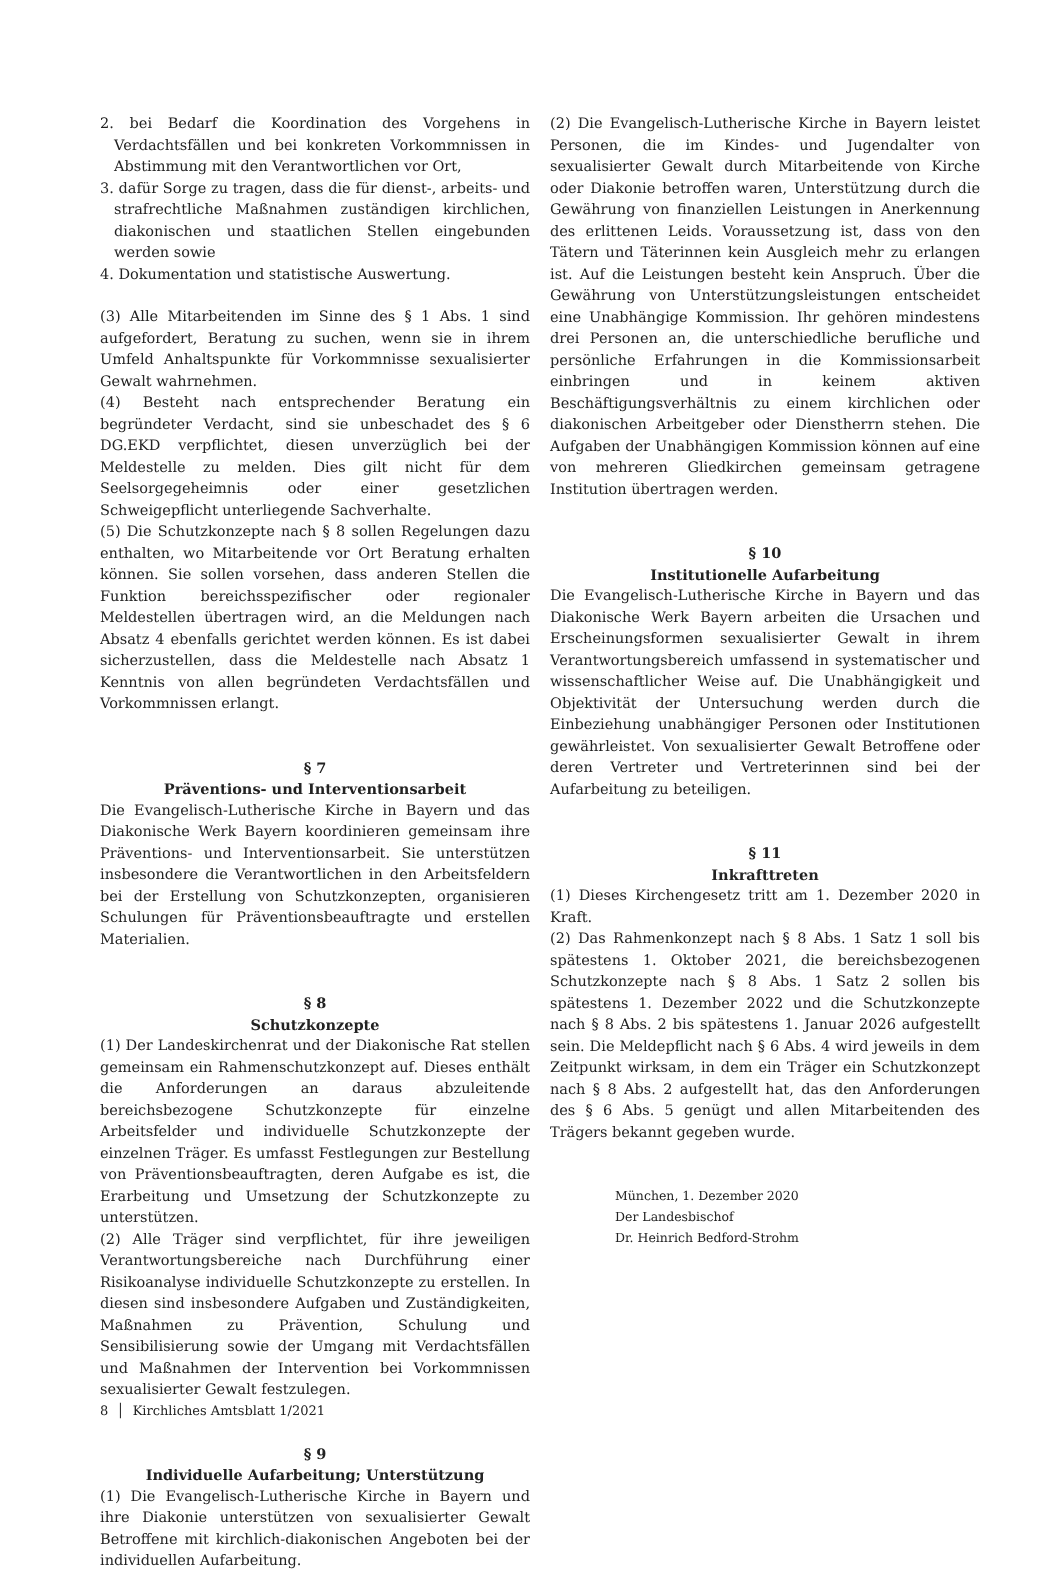2. bei Bedarf die Koordination des Vorgehens in Verdachtsfällen und bei konkreten Vorkommnissen in Abstimmung mit den Verantwortlichen vor Ort,
3. dafür Sorge zu tragen, dass die für dienst-, arbeits- und strafrechtliche Maßnahmen zuständigen kirchlichen, diakonischen und staatlichen Stellen eingebunden werden sowie
4. Dokumentation und statistische Auswertung.
(3) Alle Mitarbeitenden im Sinne des § 1 Abs. 1 sind aufgefordert, Beratung zu suchen, wenn sie in ihrem Umfeld Anhaltspunkte für Vorkommnisse sexualisierter Gewalt wahrnehmen.
(4) Besteht nach entsprechender Beratung ein begründeter Verdacht, sind sie unbeschadet des § 6 DG.EKD verpflichtet, diesen unverzüglich bei der Meldestelle zu melden. Dies gilt nicht für dem Seelsorgegeheimnis oder einer gesetzlichen Schweigepflicht unterliegende Sachverhalte.
(5) Die Schutzkonzepte nach § 8 sollen Regelungen dazu enthalten, wo Mitarbeitende vor Ort Beratung erhalten können. Sie sollen vorsehen, dass anderen Stellen die Funktion bereichsspezifischer oder regionaler Meldestellen übertragen wird, an die Meldungen nach Absatz 4 ebenfalls gerichtet werden können. Es ist dabei sicherzustellen, dass die Meldestelle nach Absatz 1 Kenntnis von allen begründeten Verdachtsfällen und Vorkommnissen erlangt.
§ 7
Präventions- und Interventionsarbeit
Die Evangelisch-Lutherische Kirche in Bayern und das Diakonische Werk Bayern koordinieren gemeinsam ihre Präventions- und Interventionsarbeit. Sie unterstützen insbesondere die Verantwortlichen in den Arbeitsfeldern bei der Erstellung von Schutzkonzepten, organisieren Schulungen für Präventionsbeauftragte und erstellen Materialien.
§ 8
Schutzkonzepte
(1) Der Landeskirchenrat und der Diakonische Rat stellen gemeinsam ein Rahmenschutzkonzept auf. Dieses enthält die Anforderungen an daraus abzuleitende bereichsbezogene Schutzkonzepte für einzelne Arbeitsfelder und individuelle Schutzkonzepte der einzelnen Träger. Es umfasst Festlegungen zur Bestellung von Präventionsbeauftragten, deren Aufgabe es ist, die Erarbeitung und Umsetzung der Schutzkonzepte zu unterstützen.
(2) Alle Träger sind verpflichtet, für ihre jeweiligen Verantwortungsbereiche nach Durchführung einer Risikoanalyse individuelle Schutzkonzepte zu erstellen. In diesen sind insbesondere Aufgaben und Zuständigkeiten, Maßnahmen zu Prävention, Schulung und Sensibilisierung sowie der Umgang mit Verdachtsfällen und Maßnahmen der Intervention bei Vorkommnissen sexualisierter Gewalt festzulegen.
§ 9
Individuelle Aufarbeitung; Unterstützung
(1) Die Evangelisch-Lutherische Kirche in Bayern und ihre Diakonie unterstützen von sexualisierter Gewalt Betroffene mit kirchlich-diakonischen Angeboten bei der individuellen Aufarbeitung.
(2) Die Evangelisch-Lutherische Kirche in Bayern leistet Personen, die im Kindes- und Jugendalter von sexualisierter Gewalt durch Mitarbeitende von Kirche oder Diakonie betroffen waren, Unterstützung durch die Gewährung von finanziellen Leistungen in Anerkennung des erlittenen Leids. Voraussetzung ist, dass von den Tätern und Täterinnen kein Ausgleich mehr zu erlangen ist. Auf die Leistungen besteht kein Anspruch. Über die Gewährung von Unterstützungsleistungen entscheidet eine Unabhängige Kommission. Ihr gehören mindestens drei Personen an, die unterschiedliche berufliche und persönliche Erfahrungen in die Kommissionsarbeit einbringen und in keinem aktiven Beschäftigungsverhältnis zu einem kirchlichen oder diakonischen Arbeitgeber oder Dienstherrn stehen. Die Aufgaben der Unabhängigen Kommission können auf eine von mehreren Gliedkirchen gemeinsam getragene Institution übertragen werden.
§ 10
Institutionelle Aufarbeitung
Die Evangelisch-Lutherische Kirche in Bayern und das Diakonische Werk Bayern arbeiten die Ursachen und Erscheinungsformen sexualisierter Gewalt in ihrem Verantwortungsbereich umfassend in systematischer und wissenschaftlicher Weise auf. Die Unabhängigkeit und Objektivität der Untersuchung werden durch die Einbeziehung unabhängiger Personen oder Institutionen gewährleistet. Von sexualisierter Gewalt Betroffene oder deren Vertreter und Vertreterinnen sind bei der Aufarbeitung zu beteiligen.
§ 11
Inkrafttreten
(1) Dieses Kirchengesetz tritt am 1. Dezember 2020 in Kraft.
(2) Das Rahmenkonzept nach § 8 Abs. 1 Satz 1 soll bis spätestens 1. Oktober 2021, die bereichsbezogenen Schutzkonzepte nach § 8 Abs. 1 Satz 2 sollen bis spätestens 1. Dezember 2022 und die Schutzkonzepte nach § 8 Abs. 2 bis spätestens 1. Januar 2026 aufgestellt sein. Die Meldepflicht nach § 6 Abs. 4 wird jeweils in dem Zeitpunkt wirksam, in dem ein Träger ein Schutzkonzept nach § 8 Abs. 2 aufgestellt hat, das den Anforderungen des § 6 Abs. 5 genügt und allen Mitarbeitenden des Trägers bekannt gegeben wurde.
München, 1. Dezember 2020
Der Landesbischof
Dr. Heinrich Bedford-Strohm
8 │ Kirchliches Amtsblatt 1/2021